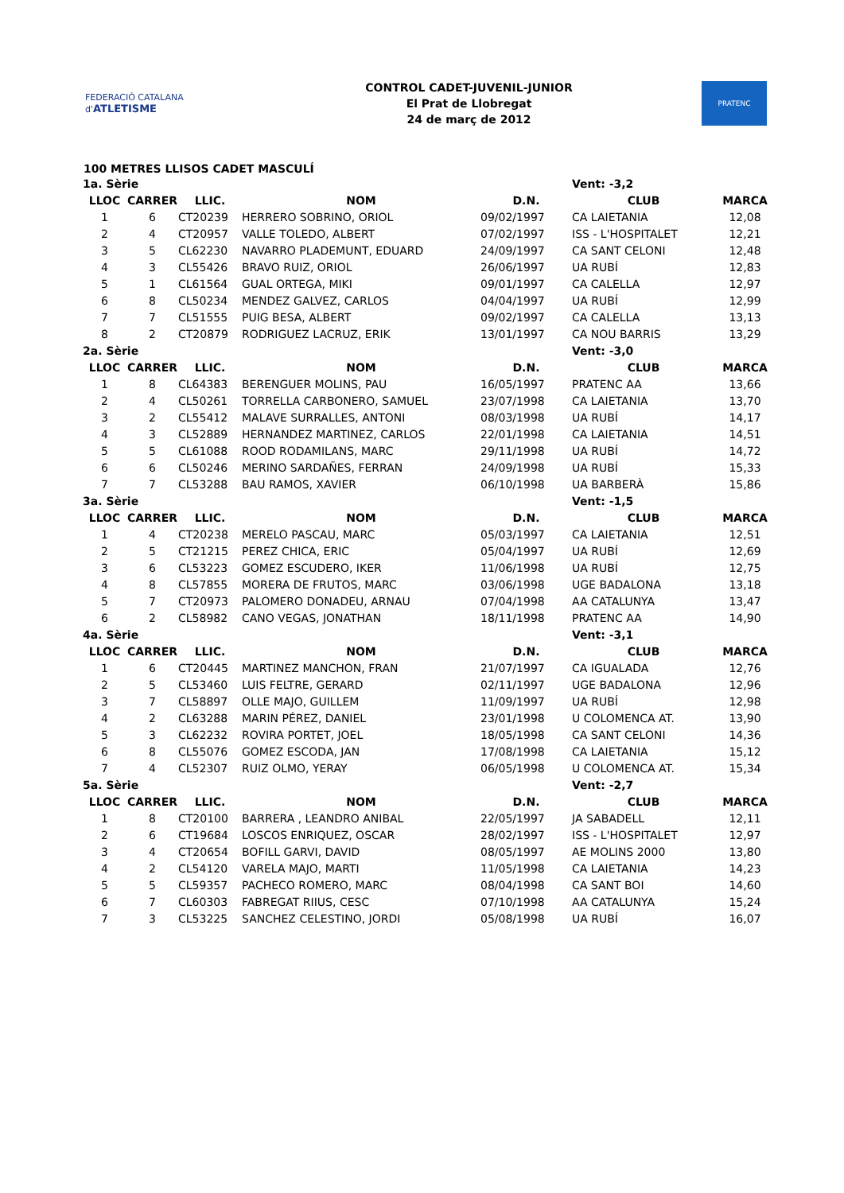FEDERACIÓ CATALANA d'ATLETISME
CONTROL CADET-JUVENIL-JUNIOR
El Prat de Llobregat
24 de març de 2012
PRATENC
100 METRES LLISOS CADET MASCULÍ
| 1a. Sèrie | | | | | Vent: -3,2 | |
| LLOC | CARRER | LLIC. | NOM | D.N. | CLUB | MARCA |
| 1 | 6 | CT20239 | HERRERO SOBRINO, ORIOL | 09/02/1997 | CA LAIETANIA | 12,08 |
| 2 | 4 | CT20957 | VALLE TOLEDO, ALBERT | 07/02/1997 | ISS - L'HOSPITALET | 12,21 |
| 3 | 5 | CL62230 | NAVARRO PLADEMUNT, EDUARD | 24/09/1997 | CA SANT CELONI | 12,48 |
| 4 | 3 | CL55426 | BRAVO RUIZ, ORIOL | 26/06/1997 | UA RUBÍ | 12,83 |
| 5 | 1 | CL61564 | GUAL ORTEGA, MIKI | 09/01/1997 | CA CALELLA | 12,97 |
| 6 | 8 | CL50234 | MENDEZ GALVEZ, CARLOS | 04/04/1997 | UA RUBÍ | 12,99 |
| 7 | 7 | CL51555 | PUIG BESA, ALBERT | 09/02/1997 | CA CALELLA | 13,13 |
| 8 | 2 | CT20879 | RODRIGUEZ LACRUZ, ERIK | 13/01/1997 | CA NOU BARRIS | 13,29 |
| 2a. Sèrie | | | | | Vent: -3,0 | |
| LLOC | CARRER | LLIC. | NOM | D.N. | CLUB | MARCA |
| 1 | 8 | CL64383 | BERENGUER MOLINS, PAU | 16/05/1997 | PRATENC AA | 13,66 |
| 2 | 4 | CL50261 | TORRELLA CARBONERO, SAMUEL | 23/07/1998 | CA LAIETANIA | 13,70 |
| 3 | 2 | CL55412 | MALAVE SURRALLES, ANTONI | 08/03/1998 | UA RUBÍ | 14,17 |
| 4 | 3 | CL52889 | HERNANDEZ MARTINEZ, CARLOS | 22/01/1998 | CA LAIETANIA | 14,51 |
| 5 | 5 | CL61088 | ROOD RODAMILANS, MARC | 29/11/1998 | UA RUBÍ | 14,72 |
| 6 | 6 | CL50246 | MERINO SARDAÑES, FERRAN | 24/09/1998 | UA RUBÍ | 15,33 |
| 7 | 7 | CL53288 | BAU RAMOS, XAVIER | 06/10/1998 | UA BARBERÀ | 15,86 |
| 3a. Sèrie | | | | | Vent: -1,5 | |
| LLOC | CARRER | LLIC. | NOM | D.N. | CLUB | MARCA |
| 1 | 4 | CT20238 | MERELO PASCAU, MARC | 05/03/1997 | CA LAIETANIA | 12,51 |
| 2 | 5 | CT21215 | PEREZ CHICA, ERIC | 05/04/1997 | UA RUBÍ | 12,69 |
| 3 | 6 | CL53223 | GOMEZ ESCUDERO, IKER | 11/06/1998 | UA RUBÍ | 12,75 |
| 4 | 8 | CL57855 | MORERA DE FRUTOS, MARC | 03/06/1998 | UGE BADALONA | 13,18 |
| 5 | 7 | CT20973 | PALOMERO DONADEU, ARNAU | 07/04/1998 | AA CATALUNYA | 13,47 |
| 6 | 2 | CL58982 | CANO VEGAS, JONATHAN | 18/11/1998 | PRATENC AA | 14,90 |
| 4a. Sèrie | | | | | Vent: -3,1 | |
| LLOC | CARRER | LLIC. | NOM | D.N. | CLUB | MARCA |
| 1 | 6 | CT20445 | MARTINEZ MANCHON, FRAN | 21/07/1997 | CA IGUALADA | 12,76 |
| 2 | 5 | CL53460 | LUIS FELTRE, GERARD | 02/11/1997 | UGE BADALONA | 12,96 |
| 3 | 7 | CL58897 | OLLE MAJO, GUILLEM | 11/09/1997 | UA RUBÍ | 12,98 |
| 4 | 2 | CL63288 | MARIN PÉREZ, DANIEL | 23/01/1998 | U COLOMENCA AT. | 13,90 |
| 5 | 3 | CL62232 | ROVIRA PORTET, JOEL | 18/05/1998 | CA SANT CELONI | 14,36 |
| 6 | 8 | CL55076 | GOMEZ ESCODA, JAN | 17/08/1998 | CA LAIETANIA | 15,12 |
| 7 | 4 | CL52307 | RUIZ OLMO, YERAY | 06/05/1998 | U COLOMENCA AT. | 15,34 |
| 5a. Sèrie | | | | | Vent: -2,7 | |
| LLOC | CARRER | LLIC. | NOM | D.N. | CLUB | MARCA |
| 1 | 8 | CT20100 | BARRERA , LEANDRO ANIBAL | 22/05/1997 | JA SABADELL | 12,11 |
| 2 | 6 | CT19684 | LOSCOS ENRIQUEZ, OSCAR | 28/02/1997 | ISS - L'HOSPITALET | 12,97 |
| 3 | 4 | CT20654 | BOFILL GARVI, DAVID | 08/05/1997 | AE MOLINS 2000 | 13,80 |
| 4 | 2 | CL54120 | VARELA MAJO, MARTI | 11/05/1998 | CA LAIETANIA | 14,23 |
| 5 | 5 | CL59357 | PACHECO ROMERO, MARC | 08/04/1998 | CA SANT BOI | 14,60 |
| 6 | 7 | CL60303 | FABREGAT RIIUS, CESC | 07/10/1998 | AA CATALUNYA | 15,24 |
| 7 | 3 | CL53225 | SANCHEZ CELESTINO, JORDI | 05/08/1998 | UA RUBÍ | 16,07 |